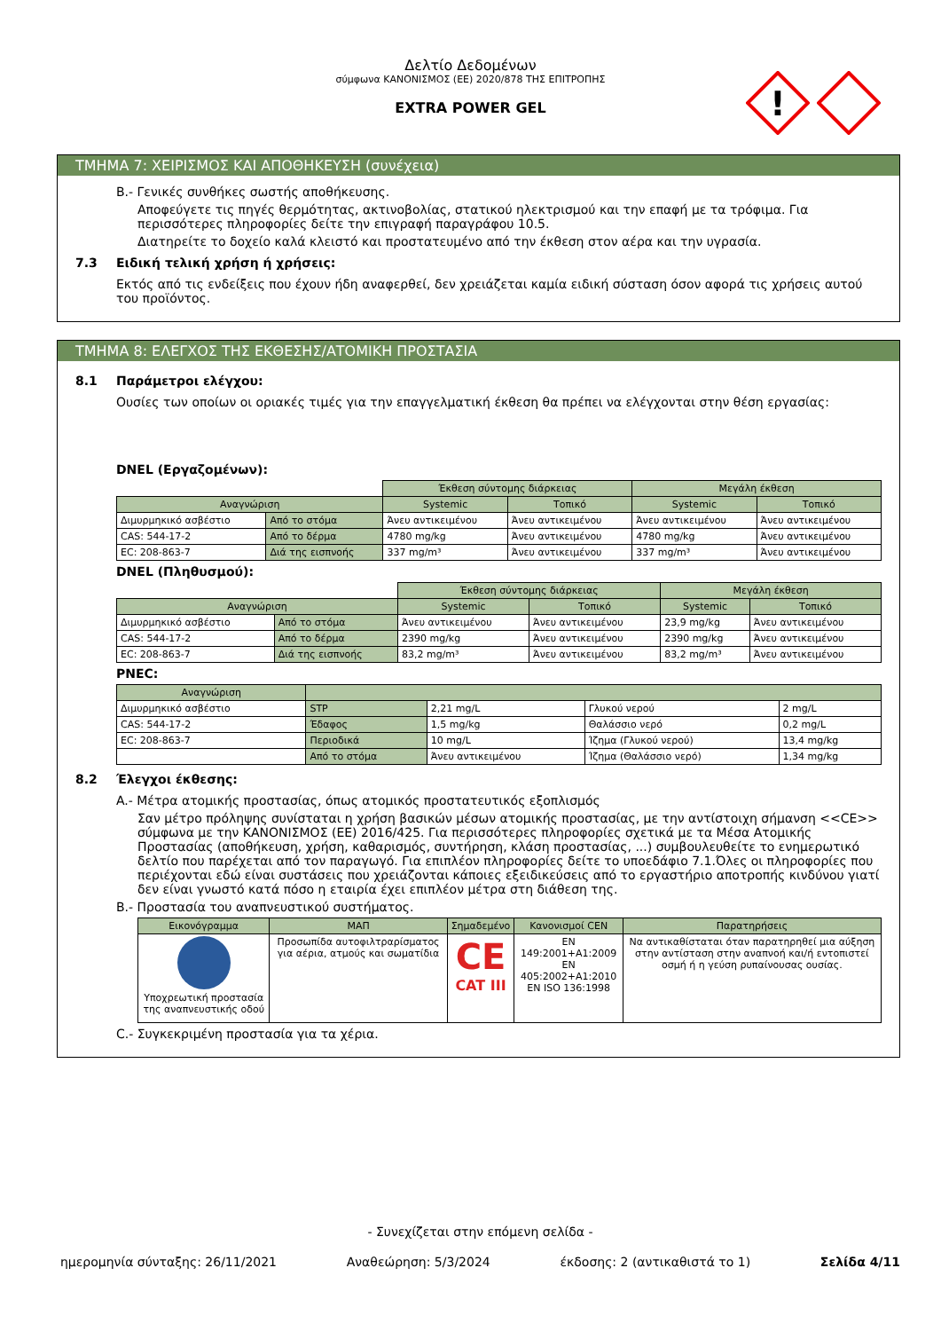Δελτίο Δεδομένων
σύμφωνα ΚΑΝΟΝΙΣΜΟΣ (ΕΕ) 2020/878 ΤΗΣ ΕΠΙΤΡΟΠΗΣ
EXTRA POWER GEL
!
ΤΜΗΜΑ 7: ΧΕΙΡΙΣΜΟΣ ΚΑΙ ΑΠΟΘΗΚΕΥΣΗ (συνέχεια)
B.- Γενικές συνθήκες σωστής αποθήκευσης.
Αποφεύγετε τις πηγές θερμότητας, ακτινοβολίας, στατικού ηλεκτρισμού και την επαφή με τα τρόφιμα. Για περισσότερες πληροφορίες δείτε την επιγραφή παραγράφου 10.5.
Διατηρείτε το δοχείο καλά κλειστό και προστατευμένο από την έκθεση στον αέρα και την υγρασία.
7.3 Ειδική τελική χρήση ή χρήσεις:
Εκτός από τις ενδείξεις που έχουν ήδη αναφερθεί, δεν χρειάζεται καμία ειδική σύσταση όσον αφορά τις χρήσεις αυτού του προϊόντος.
ΤΜΗΜΑ 8: ΕΛΕΓΧΟΣ ΤΗΣ ΕΚΘΕΣΗΣ/ΑΤΟΜΙΚΗ ΠΡΟΣΤΑΣΙΑ
8.1 Παράμετροι ελέγχου:
Ουσίες των οποίων οι οριακές τιμές για την επαγγελματική έκθεση θα πρέπει να ελέγχονται στην θέση εργασίας:
DNEL (Εργαζομένων):
| | | Έκθεση σύντομης διάρκειας | | Μεγάλη έκθεση | |
| Αναγνώριση | | Systemic | Τοπικό | Systemic | Τοπικό |
| Διμυρμηκικό ασβέστιο | Από το στόμα | Άνευ αντικειμένου | Άνευ αντικειμένου | Άνευ αντικειμένου | Άνευ αντικειμένου |
| CAS: 544-17-2 | Από το δέρμα | 4780 mg/kg | Άνευ αντικειμένου | 4780 mg/kg | Άνευ αντικειμένου |
| EC: 208-863-7 | Διά της εισπνοής | 337 mg/m³ | Άνευ αντικειμένου | 337 mg/m³ | Άνευ αντικειμένου |
DNEL (Πληθυσμού):
| | | Έκθεση σύντομης διάρκειας | | Μεγάλη έκθεση | |
| Αναγνώριση | | Systemic | Τοπικό | Systemic | Τοπικό |
| Διμυρμηκικό ασβέστιο | Από το στόμα | Άνευ αντικειμένου | Άνευ αντικειμένου | 23,9 mg/kg | Άνευ αντικειμένου |
| CAS: 544-17-2 | Από το δέρμα | 2390 mg/kg | Άνευ αντικειμένου | 2390 mg/kg | Άνευ αντικειμένου |
| EC: 208-863-7 | Διά της εισπνοής | 83,2 mg/m³ | Άνευ αντικειμένου | 83,2 mg/m³ | Άνευ αντικειμένου |
PNEC:
| Αναγνώριση | | | | |
| --- | --- | --- | --- | --- |
| Διμυρμηκικό ασβέστιο | STP | 2,21 mg/L | Γλυκού νερού | 2 mg/L |
| CAS: 544-17-2 | Έδαφος | 1,5 mg/kg | Θαλάσσιο νερό | 0,2 mg/L |
| EC: 208-863-7 | Περιοδικά | 10 mg/L | Ίζημα (Γλυκού νερού) | 13,4 mg/kg |
| | Από το στόμα | Άνευ αντικειμένου | Ίζημα (Θαλάσσιο νερό) | 1,34 mg/kg |
8.2 Έλεγχοι έκθεσης:
A.- Μέτρα ατομικής προστασίας, όπως ατομικός προστατευτικός εξοπλισμός
Σαν μέτρο πρόληψης συνίσταται η χρήση βασικών μέσων ατομικής προστασίας, με την αντίστοιχη σήμανση <<CE>> σύμφωνα με την ΚΑΝΟΝΙΣΜΟΣ (ΕΕ) 2016/425. Για περισσότερες πληροφορίες σχετικά με τα Μέσα Ατομικής Προστασίας (αποθήκευση, χρήση, καθαρισμός, συντήρηση, κλάση προστασίας, ...) συμβουλευθείτε το ενημερωτικό δελτίο που παρέχεται από τον παραγωγό. Για επιπλέον πληροφορίες δείτε το υποεδάφιο 7.1.Όλες οι πληροφορίες που περιέχονται εδώ είναι συστάσεις που χρειάζονται κάποιες εξειδικεύσεις από το εργαστήριο αποτροπής κινδύνου γιατί δεν είναι γνωστό κατά πόσο η εταιρία έχει επιπλέον μέτρα στη διάθεση της.
B.- Προστασία του αναπνευστικού συστήματος.
| Εικονόγραμμα | ΜΑΠ | Σημαδεμένο | Κανονισμοί CEN | Παρατηρήσεις |
| --- | --- | --- | --- | --- |
| Υποχρεωτική προστασία της αναπνευστικής οδού | Προσωπίδα αυτοφιλτραρίσματος για αέρια, ατμούς και σωματίδια | CE CAT III | EN 149:2001+A1:2009 EN 405:2002+A1:2010 EN ISO 136:1998 | Να αντικαθίσταται όταν παρατηρηθεί μια αύξηση στην αντίσταση στην αναπνοή και/ή εντοπιστεί οσμή ή η γεύση ρυπαίνουσας ουσίας. |
C.- Συγκεκριμένη προστασία για τα χέρια.
- Συνεχίζεται στην επόμενη σελίδα -
ημερομηνία σύνταξης: 26/11/2021 Αναθεώρηση: 5/3/2024 έκδοσης: 2 (αντικαθιστά το 1) Σελίδα 4/11